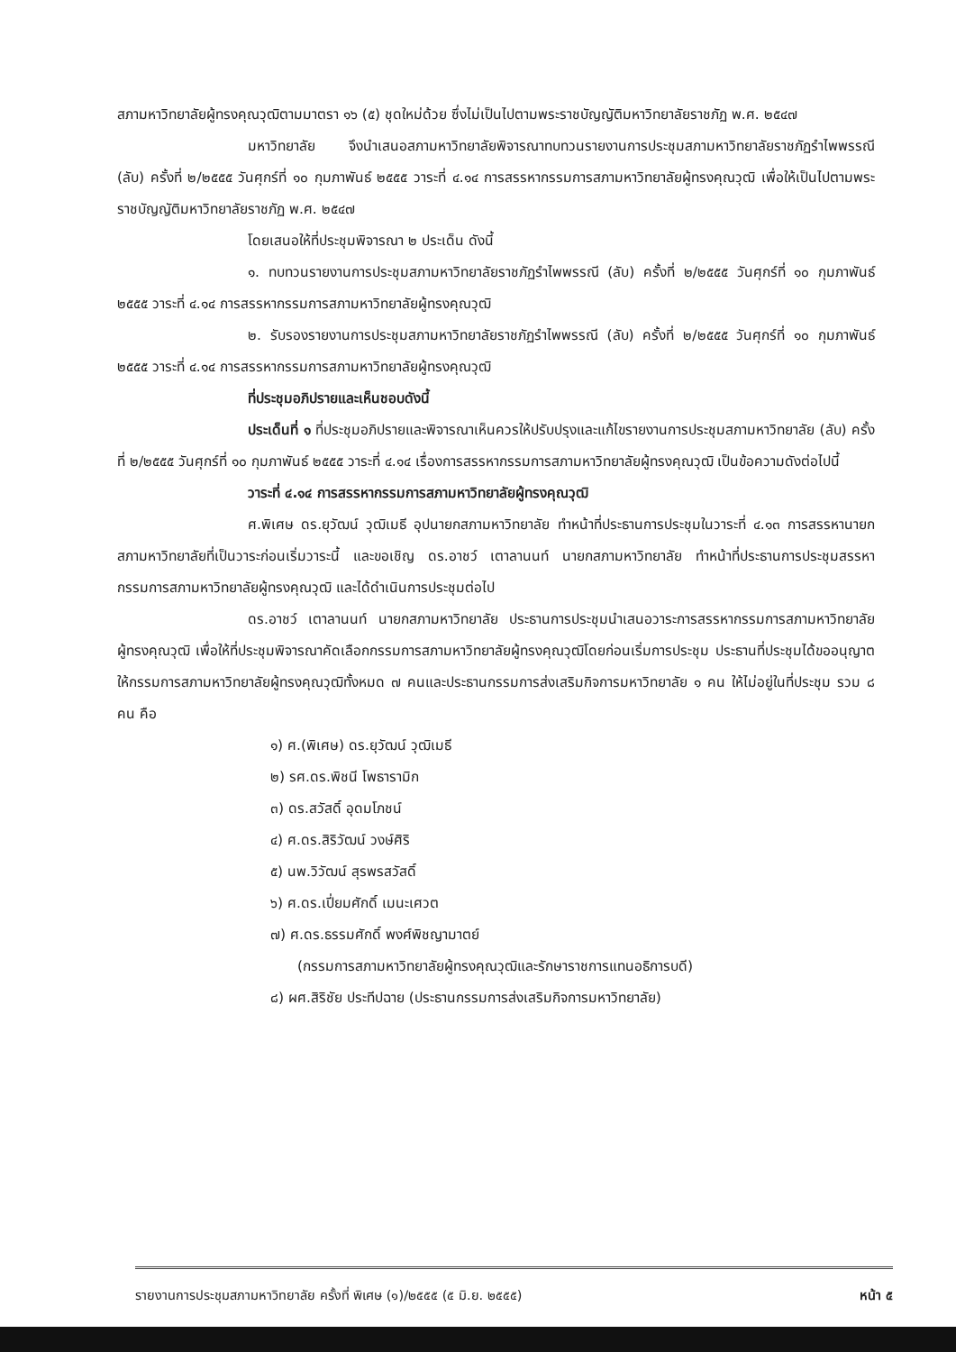สภามหาวิทยาลัยผู้ทรงคุณวุฒิตามมาตรา ๑๖ (๕) ชุดใหม่ด้วย ซึ่งไม่เป็นไปตามพระราชบัญญัติมหาวิทยาลัยราชภัฏ พ.ศ. ๒๕๔๗
มหาวิทยาลัย จึงนำเสนอสภามหาวิทยาลัยพิจารณาทบทวนรายงานการประชุมสภามหาวิทยาลัยราชภัฏรำไพพรรณี (ลับ) ครั้งที่ ๒/๒๕๕๕ วันศุกร์ที่ ๑๐ กุมภาพันธ์ ๒๕๕๕ วาระที่ ๔.๑๔ การสรรหากรรมการสภามหาวิทยาลัยผู้ทรงคุณวุฒิ เพื่อให้เป็นไปตามพระราชบัญญัติมหาวิทยาลัยราชภัฏ พ.ศ. ๒๕๔๗
โดยเสนอให้ที่ประชุมพิจารณา ๒ ประเด็น ดังนี้
๑. ทบทวนรายงานการประชุมสภามหาวิทยาลัยราชภัฏรำไพพรรณี (ลับ) ครั้งที่ ๒/๒๕๕๕ วันศุกร์ที่ ๑๐ กุมภาพันธ์ ๒๕๕๕ วาระที่ ๔.๑๔ การสรรหากรรมการสภามหาวิทยาลัยผู้ทรงคุณวุฒิ
๒. รับรองรายงานการประชุมสภามหาวิทยาลัยราชภัฏรำไพพรรณี (ลับ) ครั้งที่ ๒/๒๕๕๕ วันศุกร์ที่ ๑๐ กุมภาพันธ์ ๒๕๕๕ วาระที่ ๔.๑๔ การสรรหากรรมการสภามหาวิทยาลัยผู้ทรงคุณวุฒิ
ที่ประชุมอภิปรายและเห็นชอบดังนี้
ประเด็นที่ ๑ ที่ประชุมอภิปรายและพิจารณาเห็นควรให้ปรับปรุงและแก้ไขรายงานการประชุมสภามหาวิทยาลัย (ลับ) ครั้งที่ ๒/๒๕๕๕ วันศุกร์ที่ ๑๐ กุมภาพันธ์ ๒๕๕๕ วาระที่ ๔.๑๔ เรื่องการสรรหากรรมการสภามหาวิทยาลัยผู้ทรงคุณวุฒิ เป็นข้อความดังต่อไปนี้
วาระที่ ๔.๑๔ การสรรหากรรมการสภามหาวิทยาลัยผู้ทรงคุณวุฒิ
ศ.พิเศษ ดร.ยุวัฒน์ วุฒิเมธี อุปนายกสภามหาวิทยาลัย ทำหน้าที่ประธานการประชุมในวาระที่ ๔.๑๓ การสรรหานายกสภามหาวิทยาลัยที่เป็นวาระก่อนเริ่มวาระนี้ และขอเชิญ ดร.อาชว์ เตาลานนท์ นายกสภามหาวิทยาลัย ทำหน้าที่ประธานการประชุมสรรหากรรมการสภามหาวิทยาลัยผู้ทรงคุณวุฒิ และได้ดำเนินการประชุมต่อไป
ดร.อาชว์ เตาลานนท์ นายกสภามหาวิทยาลัย ประธานการประชุมนำเสนอวาระการสรรหากรรมการสภามหาวิทยาลัยผู้ทรงคุณวุฒิ เพื่อให้ที่ประชุมพิจารณาคัดเลือกกรรมการสภามหาวิทยาลัยผู้ทรงคุณวุฒิโดยก่อนเริ่มการประชุม ประธานที่ประชุมได้ขออนุญาตให้กรรมการสภามหาวิทยาลัยผู้ทรงคุณวุฒิทั้งหมด ๗ คนและประธานกรรมการส่งเสริมกิจการมหาวิทยาลัย ๑ คน ให้ไม่อยู่ในที่ประชุม รวม ๘ คน คือ
๑) ศ.(พิเศษ) ดร.ยุวัฒน์ วุฒิเมธี
๒) รศ.ดร.พิชนี โพธารามิก
๓) ดร.สวัสดิ์ อุดมโภชน์
๔) ศ.ดร.สิริวัฒน์ วงษ์ศิริ
๕) นพ.วิวัฒน์ สุรพรสวัสดิ์
๖) ศ.ดร.เปี่ยมศักดิ์ เมนะเศวต
๗) ศ.ดร.ธรรมศักดิ์ พงศ์พิชญามาตย์
(กรรมการสภามหาวิทยาลัยผู้ทรงคุณวุฒิและรักษาราชการแทนอธิการบดี)
๘) ผศ.สิริชัย ประทีปฉาย (ประธานกรรมการส่งเสริมกิจการมหาวิทยาลัย)
รายงานการประชุมสภามหาวิทยาลัย ครั้งที่ พิเศษ (๑)/๒๕๕๕ (๕ มิ.ย. ๒๕๕๕) หน้า ๕